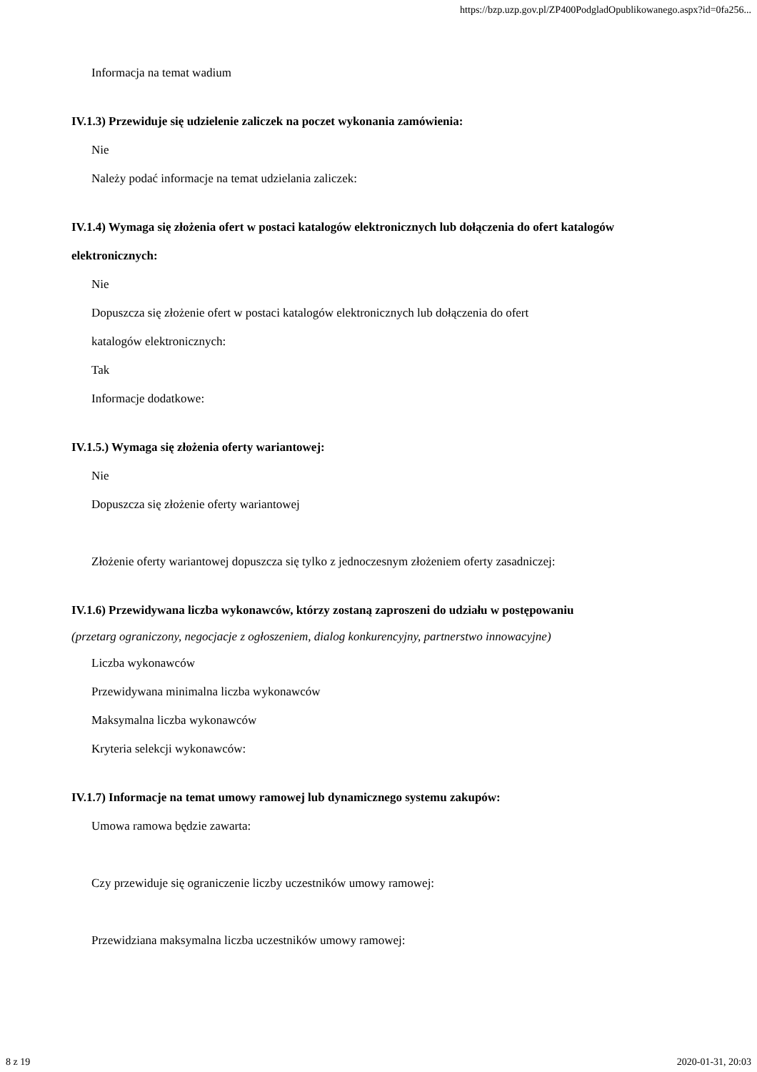https://bzp.uzp.gov.pl/ZP400PodgladOpublikowanego.aspx?id=0fa256...
Informacja na temat wadium
IV.1.3) Przewiduje się udzielenie zaliczek na poczet wykonania zamówienia:
Nie
Należy podać informacje na temat udzielania zaliczek:
IV.1.4) Wymaga się złożenia ofert w postaci katalogów elektronicznych lub dołączenia do ofert katalogów elektronicznych:
Nie
Dopuszcza się złożenie ofert w postaci katalogów elektronicznych lub dołączenia do ofert
katalogów elektronicznych:
Tak
Informacje dodatkowe:
IV.1.5.) Wymaga się złożenia oferty wariantowej:
Nie
Dopuszcza się złożenie oferty wariantowej
Złożenie oferty wariantowej dopuszcza się tylko z jednoczesnym złożeniem oferty zasadniczej:
IV.1.6) Przewidywana liczba wykonawców, którzy zostaną zaproszeni do udziału w postępowaniu
(przetarg ograniczony, negocjacje z ogłoszeniem, dialog konkurencyjny, partnerstwo innowacyjne)
Liczba wykonawców
Przewidywana minimalna liczba wykonawców
Maksymalna liczba wykonawców
Kryteria selekcji wykonawców:
IV.1.7) Informacje na temat umowy ramowej lub dynamicznego systemu zakupów:
Umowa ramowa będzie zawarta:
Czy przewiduje się ograniczenie liczby uczestników umowy ramowej:
Przewidziana maksymalna liczba uczestników umowy ramowej:
8 z 19 2020-01-31, 20:03